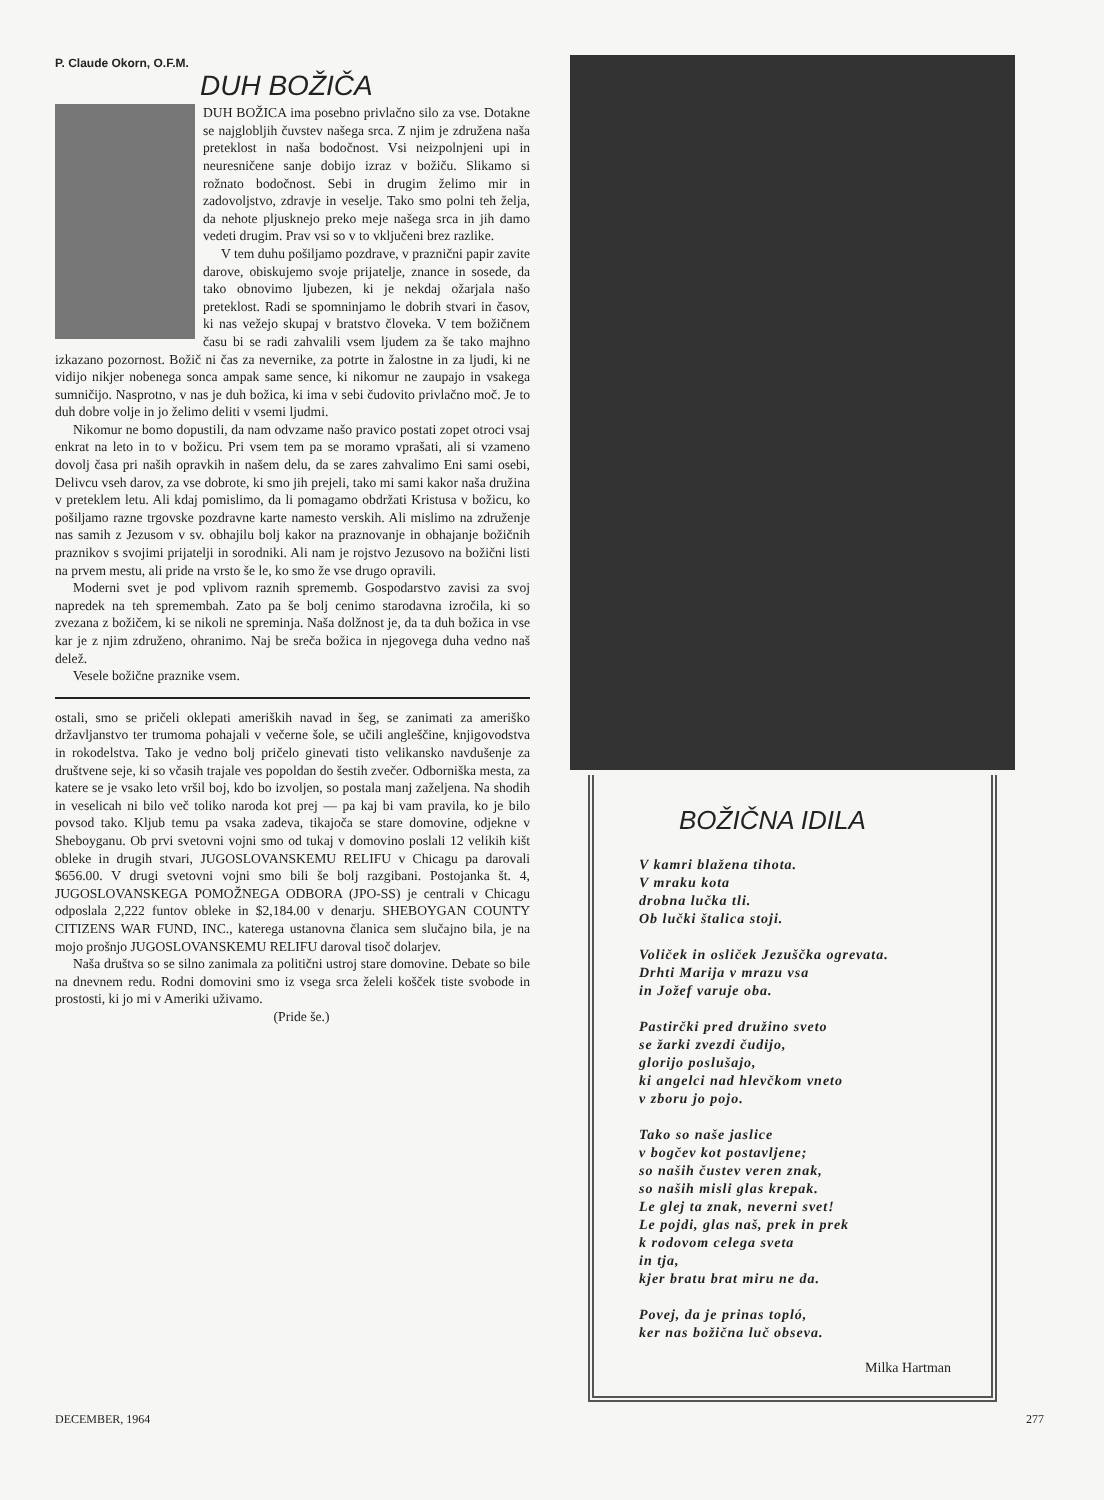P. Claude Okorn, O.F.M.
DUH BOŽIČA
DUH BOŽICA ima posebno privlačno silo za vse. Dotakne se najglobljih čuvstev našega srca. Z njim je združena naša preteklost in naša bodočnost. Vsi neizpolnjeni upi in neuresničene sanje dobijo izraz v božiču. Slikamo si rožnato bodočnost. Sebi in drugim želimo mir in zadovoljstvo, zdravje in veselje. Tako smo polni teh želja, da nehote pljusknejo preko meje našega srca in jih damo vedeti drugim. Prav vsi so v to vključeni brez razlike.
V tem duhu pošiljamo pozdrave, v praznični papir zavite darove, obiskujemo svoje prijatelje, znance in sosede, da tako obnovimo ljubezen, ki je nekdaj ožarjala našo preteklost. Radi se spomninjamo le dobrih stvari in časov, ki nas vežejo skupaj v bratstvo človeka. V tem božičnem času bi se radi zahvalili vsem ljudem za še tako majhno izkazano pozornost. Božič ni čas za nevernike, za potrte in žalostne in za ljudi, ki ne vidijo nikjer nobenega sonca ampak same sence, ki nikomur ne zaupajo in vsakega sumničijo. Nasprotno, v nas je duh božica, ki ima v sebi čudovito privlačno moč. Je to duh dobre volje in jo želimo deliti v vsemi ljudmi.
Nikomur ne bomo dopustili, da nam odvzame našo pravico postati zopet otroci vsaj enkrat na leto in to v božicu. Pri vsem tem pa se moramo vprašati, ali si vzameno dovolj časa pri naših opravkih in našem delu, da se zares zahvalimo Eni sami osebi, Delivcu vseh darov, za vse dobrote, ki smo jih prejeli, tako mi sami kakor naša družina v preteklem letu. Ali kdaj pomislimo, da li pomagamo obdržati Kristusa v božicu, ko pošiljamo razne trgovske pozdravne karte namesto verskih. Ali mislimo na združenje nas samih z Jezusom v sv. obhajilu bolj kakor na praznovanje in obhajanje božičnih praznikov s svojimi prijatelji in sorodniki. Ali nam je rojstvo Jezusovo na božični listi na prvem mestu, ali pride na vrsto še le, ko smo že vse drugo opravili.
Moderni svet je pod vplivom raznih sprememb. Gospodarstvo zavisi za svoj napredek na teh spremembah. Zato pa še bolj cenimo starodavna izročila, ki so zvezana z božičem, ki se nikoli ne spreminja. Naša dolžnost je, da ta duh božica in vse kar je z njim združeno, ohranimo. Naj be sreča božica in njegovega duha vedno naš delež.
Vesele božične praznike vsem.
ostali, smo se pričeli oklepati ameriških navad in šeg, se zanimati za ameriško državljanstvo ter trumoma pohajali v večerne šole, se učili angleščine, knjigovodstva in rokodelstva. Tako je vedno bolj pričelo ginevati tisto velikansko navdušenje za društvene seje, ki so včasih trajale ves popoldan do šestih zvečer. Odborniška mesta, za katere se je vsako leto vršil boj, kdo bo izvoljen, so postala manj zaželjena. Na shodih in veselicah ni bilo več toliko naroda kot prej — pa kaj bi vam pravila, ko je bilo povsod tako. Kljub temu pa vsaka zadeva, tikajoča se stare domovine, odjekne v Sheboyganu. Ob prvi svetovni vojni smo od tukaj v domovino poslali 12 velikih kišt obleke in drugih stvari, JUGOSLOVANSKEMU RELIFU v Chicagu pa darovali $656.00. V drugi svetovni vojni smo bili še bolj razgibani. Postojanka št. 4, JUGOSLOVANSKEGA POMOŽNEGA ODBORA (JPO-SS) je centrali v Chicagu odposlala 2,222 funtov obleke in $2,184.00 v denarju. SHEBOYGAN COUNTY CITIZENS WAR FUND, INC., katerega ustanovna članica sem slučajno bila, je na mojo prošnjo JUGOSLOVANSKEMU RELIFU daroval tisoč dolarjev.
Naša društva so se silno zanimala za politični ustroj stare domovine. Debate so bile na dnevnem redu. Rodni domovini smo iz vsega srca želeli košček tiste svobode in prostosti, ki jo mi v Ameriki uživamo.
(Pride še.)
BOŽIČNA IDILA
V kamri blažena tihota.
V mraku kota
drobna lučka tli.
Ob lučki štalica stoji.
Voliček in osliček Jezuščka ogrevata.
Drhti Marija v mrazu vsa
in Jožef varuje oba.
Pastirčki pred družino sveto
se žarki zvezdi čudijo,
glorijo poslušajo,
ki angelci nad hlevčkom vneto
v zboru jo pojo.
Tako so naše jaslice
v bogčev kot postavljene;
so naših čustev veren znak,
so naših misli glas krepak.
Le glej ta znak, neverni svet!
Le pojdi, glas naš, prek in prek
k rodovom celega sveta
in tja,
kjer bratu brat miru ne da.
Povej, da je prinas topló,
ker nas božična luč obseva.
Milka Hartman
DECEMBER, 1964 277